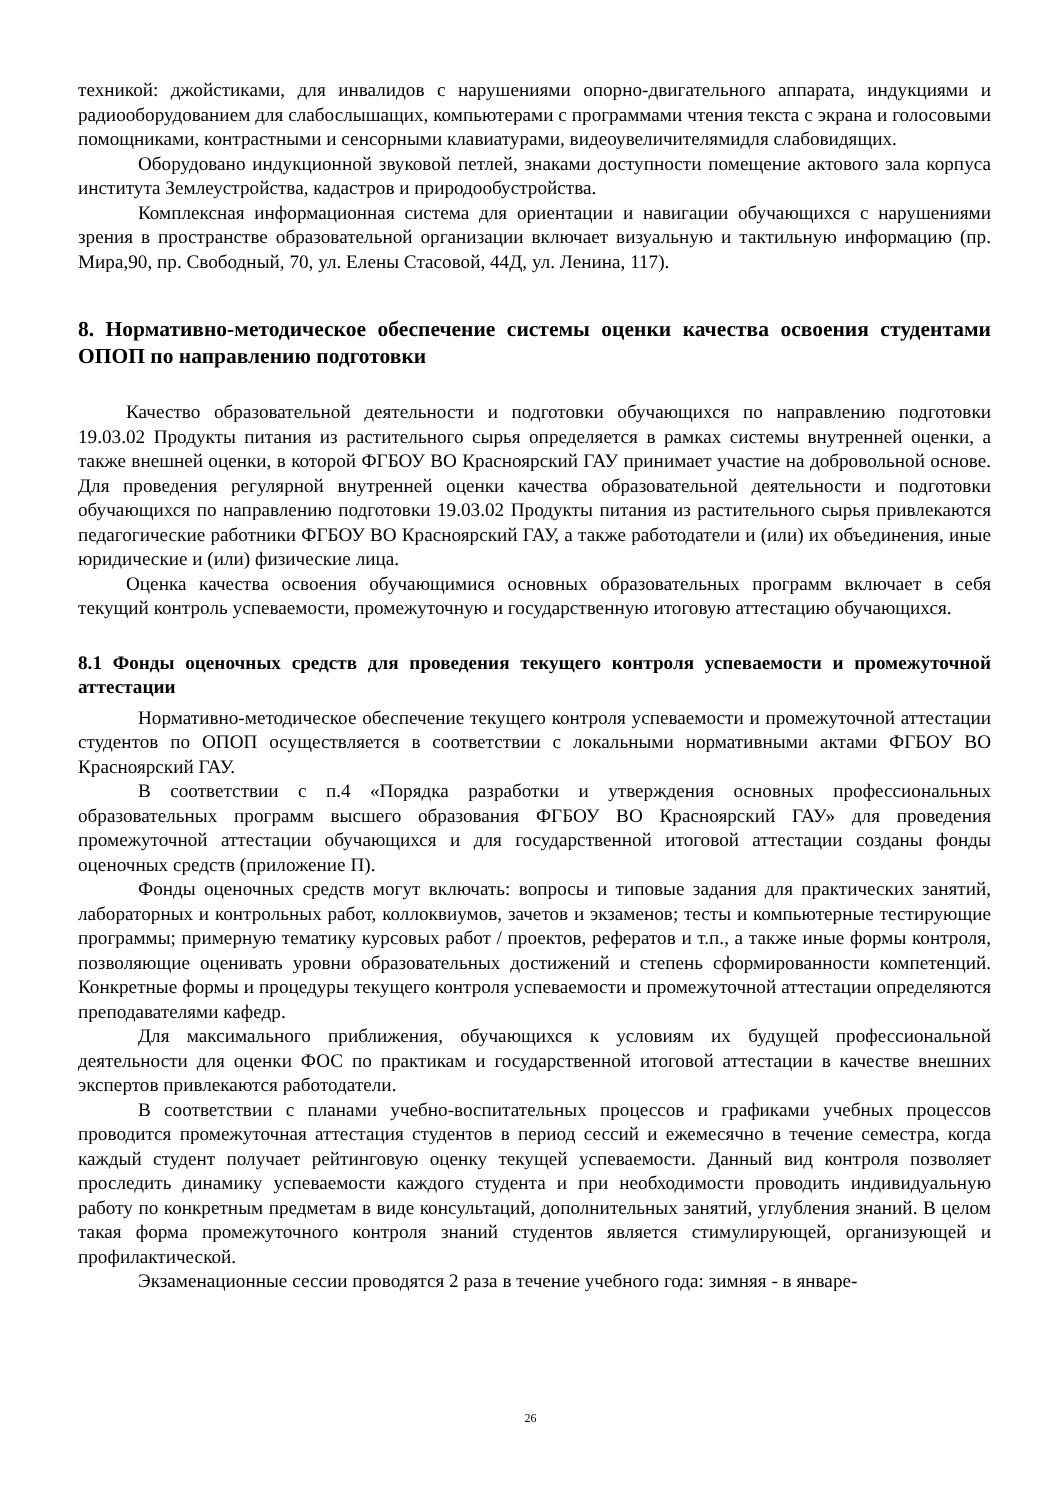техникой: джойстиками, для инвалидов с нарушениями опорно-двигательного аппарата, индукциями и радиооборудованием для слабослышащих, компьютерами с программами чтения текста с экрана и голосовыми помощниками, контрастными и сенсорными клавиатурами, видеоувеличителямидля слабовидящих.
Оборудовано индукционной звуковой петлей, знаками доступности помещение актового зала корпуса института Землеустройства, кадастров и природообустройства.
Комплексная информационная система для ориентации и навигации обучающихся с нарушениями зрения в пространстве образовательной организации включает визуальную и тактильную информацию (пр. Мира,90, пр. Свободный, 70, ул. Елены Стасовой, 44Д, ул. Ленина, 117).
8. Нормативно-методическое обеспечение системы оценки качества освоения студентами ОПОП по направлению подготовки
Качество образовательной деятельности и подготовки обучающихся по направлению подготовки 19.03.02 Продукты питания из растительного сырья определяется в рамках системы внутренней оценки, а также внешней оценки, в которой ФГБОУ ВО Красноярский ГАУ принимает участие на добровольной основе. Для проведения регулярной внутренней оценки качества образовательной деятельности и подготовки обучающихся по направлению подготовки 19.03.02 Продукты питания из растительного сырья привлекаются педагогические работники ФГБОУ ВО Красноярский ГАУ, а также работодатели и (или) их объединения, иные юридические и (или) физические лица.
Оценка качества освоения обучающимися основных образовательных программ включает в себя текущий контроль успеваемости, промежуточную и государственную итоговую аттестацию обучающихся.
8.1 Фонды оценочных средств для проведения текущего контроля успеваемости и промежуточной аттестации
Нормативно-методическое обеспечение текущего контроля успеваемости и промежуточной аттестации студентов по ОПОП осуществляется в соответствии с локальными нормативными актами ФГБОУ ВО Красноярский ГАУ.
В соответствии с п.4 «Порядка разработки и утверждения основных профессиональных образовательных программ высшего образования ФГБОУ ВО Красноярский ГАУ» для проведения промежуточной аттестации обучающихся и для государственной итоговой аттестации созданы фонды оценочных средств (приложение П).
Фонды оценочных средств могут включать: вопросы и типовые задания для практических занятий, лабораторных и контрольных работ, коллоквиумов, зачетов и экзаменов; тесты и компьютерные тестирующие программы; примерную тематику курсовых работ / проектов, рефератов и т.п., а также иные формы контроля, позволяющие оценивать уровни образовательных достижений и степень сформированности компетенций. Конкретные формы и процедуры текущего контроля успеваемости и промежуточной аттестации определяются преподавателями кафедр.
Для максимального приближения, обучающихся к условиям их будущей профессиональной деятельности для оценки ФОС по практикам и государственной итоговой аттестации в качестве внешних экспертов привлекаются работодатели.
В соответствии с планами учебно-воспитательных процессов и графиками учебных процессов проводится промежуточная аттестация студентов в период сессий и ежемесячно в течение семестра, когда каждый студент получает рейтинговую оценку текущей успеваемости. Данный вид контроля позволяет проследить динамику успеваемости каждого студента и при необходимости проводить индивидуальную работу по конкретным предметам в виде консультаций, дополнительных занятий, углубления знаний. В целом такая форма промежуточного контроля знаний студентов является стимулирующей, организующей и профилактической.
Экзаменационные сессии проводятся 2 раза в течение учебного года: зимняя - в январе-
26